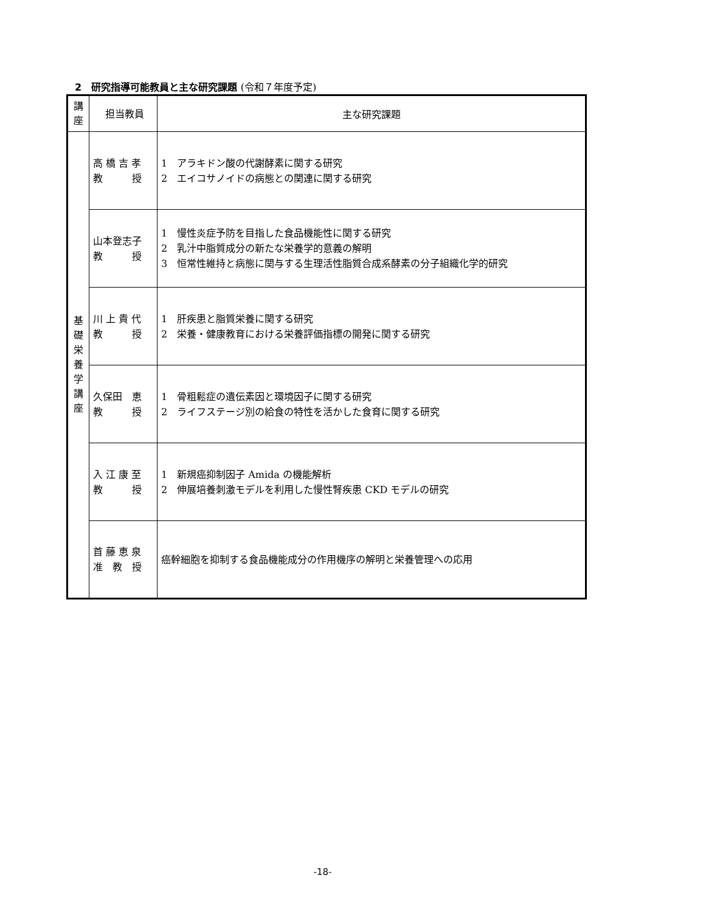2　研究指導可能教員と主な研究課題 (令和７年度予定)
| 講 座 | 担当教員 | 主な研究課題 |
| --- | --- | --- |
| 基 礎 栄 養 学 講 座 | 高 橋 吉 孝 教 授 | 1 アラキドン酸の代謝酵素に関する研究 2 エイコサノイドの病態との関連に関する研究 |
| | 山本登志子 教 授 | 1 慢性炎症予防を目指した食品機能性に関する研究 2 乳汁中脂質成分の新たな栄養学的意義の解明 3 恒常性維持と病態に関与する生理活性脂質合成系酵素の分子組織化学的研究 |
| | 川 上 貴 代 教 授 | 1 肝疾患と脂質栄養に関する研究 2 栄養・健康教育における栄養評価指標の開発に関する研究 |
| | 久保田 恵 教 授 | 1 骨粗鬆症の遺伝素因と環境因子に関する研究 2 ライフステージ別の給食の特性を活かした食育に関する研究 |
| | 入 江 康 至 教 授 | 1 新規癌抑制因子 Amida の機能解析 2 伸展培養刺激モデルを利用した慢性腎疾患 CKD モデルの研究 |
| | 首 藤 恵 泉 准 教 授 | 癌幹細胞を抑制する食品機能成分の作用機序の解明と栄養管理への応用 |
-18-